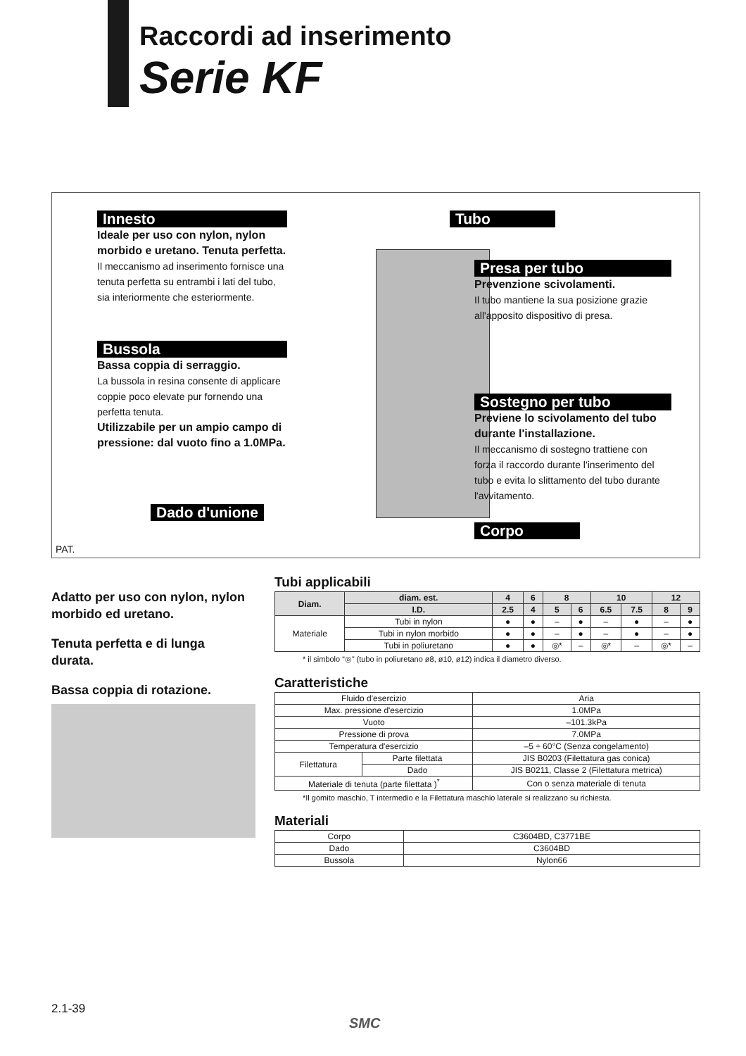Raccordi ad inserimento
Serie KF
Innesto
Ideale per uso con nylon, nylon morbido e uretano. Tenuta perfetta.
Il meccanismo ad inserimento fornisce una tenuta perfetta su entrambi i lati del tubo, sia interiormente che esteriormente.
Bussola
Bassa coppia di serraggio.
La bussola in resina consente di applicare coppie poco elevate pur fornendo una perfetta tenuta.
Utilizzabile per un ampio campo di pressione: dal vuoto fino a 1.0MPa.
Dado d'unione
Tubo
Presa per tubo
Prevenzione scivolamenti.
Il tubo mantiene la sua posizione grazie all'apposito dispositivo di presa.
Sostegno per tubo
Previene lo scivolamento del tubo durante l'installazione.
Il meccanismo di sostegno trattiene con forza il raccordo durante l'inserimento del tubo e evita lo slittamento del tubo durante l'avvitamento.
Corpo
PAT.
Adatto per uso con nylon, nylon morbido ed uretano.
Tenuta perfetta e di lunga durata.
Bassa coppia di rotazione.
Tubi applicabili
| Diam. | | diam. est. | 4 | 6 | 8 | | 10 | | 12 | |
| --- | --- | --- | --- | --- | --- | --- | --- | --- | --- | --- |
| | | I.D. | 2.5 | 4 | 5 | 6 | 6.5 | 7.5 | 8 | 9 |
| Materiale | Tubi in nylon | | ● | ● | – | ● | – | ● | – | ● |
| | Tubi in nylon morbido | | ● | ● | – | ● | – | ● | – | ● |
| | Tubi in poliuretano | | ● | ● | ◎* | – | ◎* | – | ◎* | – |
* il simbolo “◎” (tubo in poliuretano ø8, ø10, ø12) indica il diametro diverso.
Caratteristiche
| Fluido d'esercizio | | Aria |
| Max. pressione d'esercizio | | 1.0MPa |
| Vuoto | | –101.3kPa |
| Pressione di prova | | 7.0MPa |
| Temperatura d'esercizio | | –5 ÷ 60°C (Senza congelamento) |
| Filettatura | Parte filettata | JIS B0203 (Filettatura gas conica) |
| | Dado | JIS B0211, Classe 2 (Filettatura metrica) |
| Materiale di tenuta (parte filettata )<sup>*</sup> | | Con o senza materiale di tenuta |
*Il gomito maschio, T intermedio e la Filettatura maschio laterale si realizzano su richiesta.
Materiali
| Corpo | C3604BD, C3771BE |
| Dado | C3604BD |
| Bussola | Nylon66 |
2.1-39
SMC